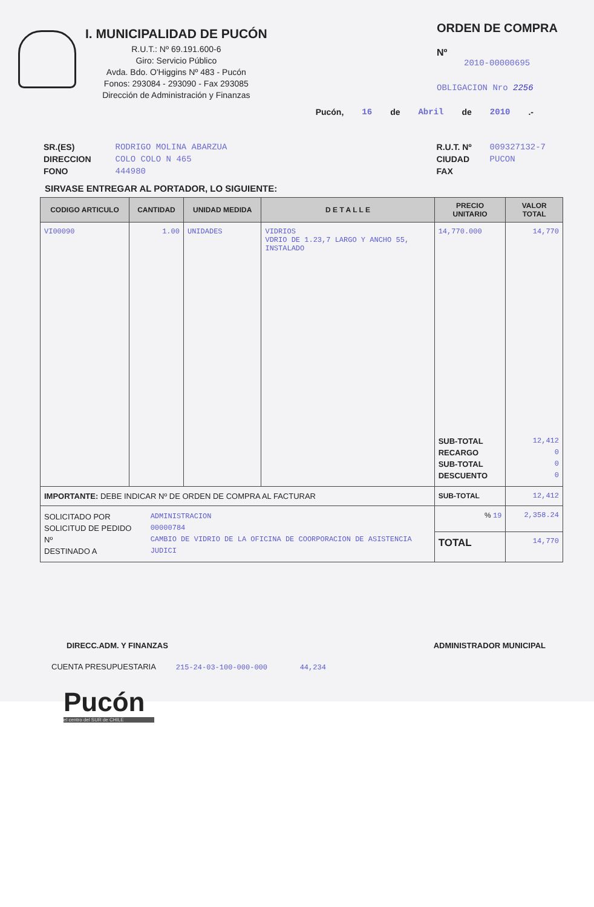I. MUNICIPALIDAD DE PUCÓN
R.U.T.: Nº 69.191.600-6
Giro: Servicio Público
Avda. Bdo. O'Higgins Nº 483 - Pucón
Fonos: 293084 - 293090 - Fax 293085
Dirección de Administración y Finanzas
ORDEN DE COMPRA
Nº
2010-00000695
OBLIGACION Nro 2256
Pucón, 16 de Abril de 2010.-
SR.(ES)
DIRECCION
FONO
RODRIGO MOLINA ABARZUA
COLO COLO N 465
444980
R.U.T. Nº
CIUDAD
FAX
009327132-7
PUCON
SIRVASE ENTREGAR AL PORTADOR, LO SIGUIENTE:
| CODIGO ARTICULO | CANTIDAD | UNIDAD MEDIDA | D E T A L L E | PRECIO UNITARIO | VALOR TOTAL |
| --- | --- | --- | --- | --- | --- |
| VI00090 | 1.00 | UNIDADES | VIDRIOS VDRIO DE 1.23,7 LARGO Y ANCHO 55, INSTALADO | 14,770.000 SUB-TOTAL RECARGO SUB-TOTAL DESCUENTO | 14,770 12,412 0 0 0 |
| IMPORTANTE: DEBE INDICAR Nº DE ORDEN DE COMPRA AL FACTURAR | | | | SUB-TOTAL | 12,412 |
| SOLICITADO POR SOLICITUD DE PEDIDO Nº DESTINADO A ADMINISTRACION 00000784 CAMBIO DE VIDRIO DE LA OFICINA DE COORPORACION DE ASISTENCIA JUDICI | | | | % 19 | 2,358.24 |
| | | | | TOTAL | 14,770 |
DIRECC.ADM. Y FINANZAS ADMINISTRADOR MUNICIPAL
CUENTA PRESUPUESTARIA 215-24-03-100-000-000 44,234
Pucón
el centro del SUR de CHILE